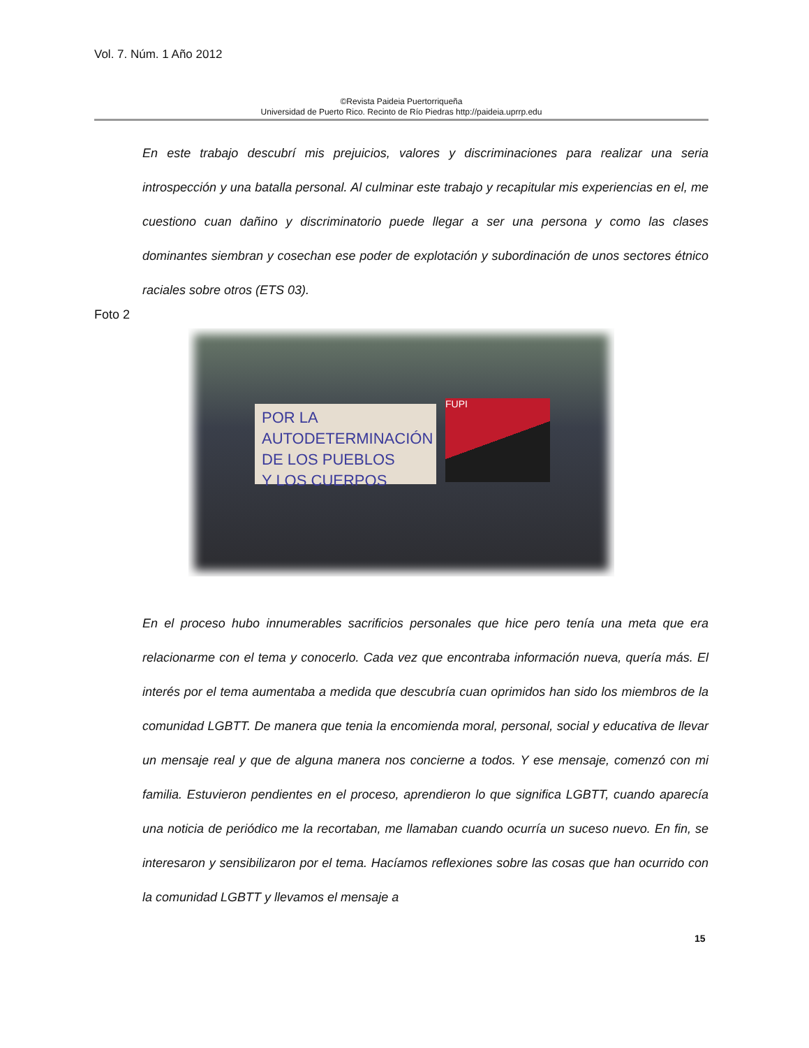Vol. 7. Núm. 1 Año 2012
©Revista Paideia Puertorriqueña
Universidad de Puerto Rico. Recinto de Río Piedras http://paideia.uprrp.edu
En este trabajo descubrí mis prejuicios, valores y discriminaciones para realizar una seria introspección y una batalla personal. Al culminar este trabajo y recapitular mis experiencias en el, me cuestiono cuan dañino y discriminatorio puede llegar a ser una persona y como las clases dominantes siembran y cosechan ese poder de explotación y subordinación de unos sectores étnico raciales sobre otros (ETS 03).
Foto 2
POR LA AUTODETERMINACIÓN
DE LOS PUEBLOS
Y LOS CUERPOS
FUPI
En el proceso hubo innumerables sacrificios personales que hice pero tenía una meta que era relacionarme con el tema y conocerlo. Cada vez que encontraba información nueva, quería más. El interés por el tema aumentaba a medida que descubría cuan oprimidos han sido los miembros de la comunidad LGBTT. De manera que tenia la encomienda moral, personal, social y educativa de llevar un mensaje real y que de alguna manera nos concierne a todos. Y ese mensaje, comenzó con mi familia. Estuvieron pendientes en el proceso, aprendieron lo que significa LGBTT, cuando aparecía una noticia de periódico me la recortaban, me llamaban cuando ocurría un suceso nuevo. En fin, se interesaron y sensibilizaron por el tema. Hacíamos reflexiones sobre las cosas que han ocurrido con la comunidad LGBTT y llevamos el mensaje a
15